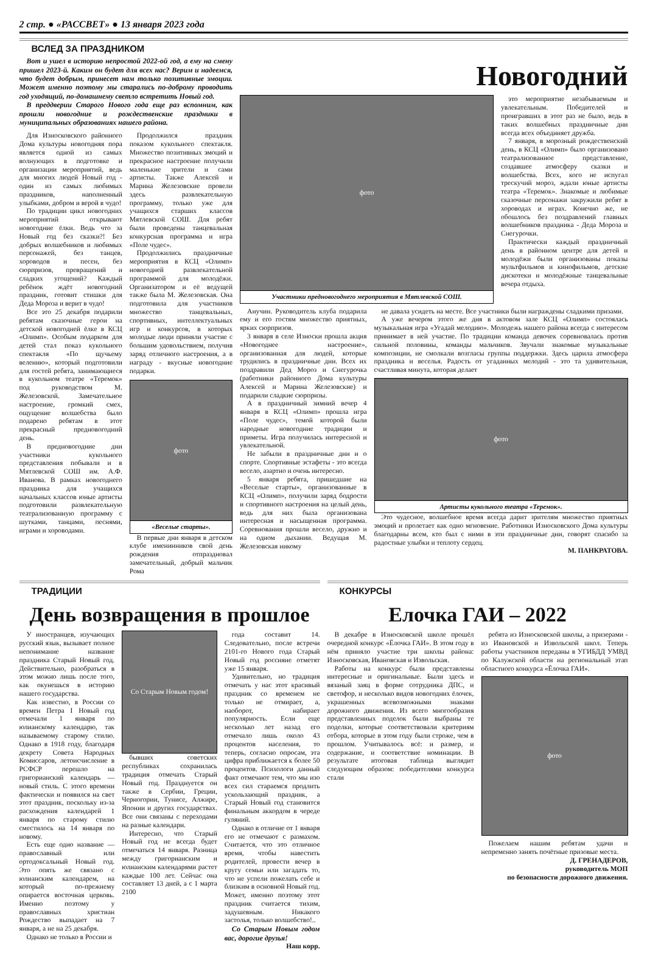2 стр. ● «РАССВЕТ» ● 13 января 2023 года
ВСЛЕД ЗА ПРАЗДНИКОМ
Вот и ушел в историю непростой 2022-ой год, а ему на смену пришел 2023-й. Каким он будет для всех нас? Верим и надеемся, что будет добрым, принесет нам только позитивные эмоции. Может именно поэтому мы старались по-доброму проводить год уходящий, по-домашнему светло встретить Новый год.
В преддверии Старого Нового года еще раз вспомним, как прошли новогодние и рождественские праздники в муниципальных образованиях нашего района.
Для Износковского районного Дома культуры новогодняя пора является одной из самых волнующих в подготовке и организации мероприятий, ведь для многих людей Новый год - один из самых любимых праздников, наполненный улыбками, добром и верой в чудо!
По традиции цикл новогодних мероприятий открывают новогодние ёлки. Ведь что за Новый год без сказки?! Без добрых волшебников и любимых персонажей, без танцев, хороводов и песен, без сюрпризов, превращений и сладких угощений? Каждый ребёнок ждёт новогодний праздник, готовит стишки для Деда Мороза и верит в чудо!
Все это 25 декабря подарили ребятам сказочные герои на детской новогодней ёлке в КСЦ «Олимп». Особым подарком для детей стал показ кукольного спектакля «По щучьему велению», который подготовили для гостей ребята, занимающиеся в кукольном театре «Теремок» под руководством М. Железовской. Замечательное настроение, громкий смех, ощущение волшебства было подарено ребятам в этот прекрасный предновогодний день.
В предновогодние дни участники кукольного представления побывали и в Мятлевской СОШ им. А.Ф. Иванова. В рамках новогоднего праздника для учащихся начальных классов юные артисты подготовили развлекательную театрализованную программу с шутками, танцами, песнями, играми и хороводами.
Продолжился праздник показом кукольного спектакля. Множество позитивных эмоций и прекрасное настроение получили маленькие зрители и сами артисты. Также Алексей и Марина Железовские провели здесь развлекательную программу, только уже для учащихся старших классов Мятлевской СОШ. Для ребят были проведены танцевальная конкурсная программа и игра «Поле чудес».
Продолжились праздничные мероприятия в КСЦ «Олимп» новогодней развлекательной программой для молодёжи. Организатором и её ведущей также была М. Железовская. Она подготовила для участников множество танцевальных, спортивных, интеллектуальных игр и конкурсов, в которых молодые люди приняли участие с большим удовольствием, получив заряд отличного настроения, а в награду - вкусные новогодние подарки.
фото
«Веселые старты».
В первые дни января в детском клубе именинников свой день рождения отпраздновал замечательный, добрый мальчик Рома
Новогодний
фото
Участники предновогоднего мероприятия в Мятлевской СОШ.
это мероприятие незабываемым и увлекательным. Победителей и проигравших в этот раз не было, ведь в таких волшебных праздничные дни всегда всех объединяет дружба.
7 января, в морозный рождественский день, в КСЦ «Олимп» было организовано театрализованное представление, создавшее атмосферу сказки и волшебства. Всех, кого не испугал трескучий мороз, ждали юные артисты театра «Теремок». Знакомые и любимые сказочные персонажи закружили ребят в хороводах и играх. Конечно же, не обошлось без поздравлений главных волшебников праздника - Деда Мороза и Снегурочки.
Практически каждый праздничный день в районном центре для детей и молодёжи были организованы показы мультфильмов и кинофильмов, детские дискотеки и молодёжные танцевальные вечера отдыха.
Анучин. Руководитель клуба подарила ему и его гостям множество приятных, ярких сюрпризов.
3 января в селе Износки прошла акция «Новогоднее настроение», организованная для людей, которые трудились в праздничные дни. Всех их поздравили Дед Мороз и Снегурочка (работники районного Дома культуры Алексей и Марина Железовские) и подарили сладкие сюрпризы.
А в праздничный зимний вечер 4 января в КСЦ «Олимп» прошла игра «Поле чудес», темой которой были народные новогодние традиции и приметы. Игра получилась интересной и увлекательной.
Не забыли в праздничные дни и о спорте. Спортивные эстафеты - это всегда весело, азартно и очень интересно.
5 января ребята, пришедшие на «Веселые старты», организованные в КСЦ «Олимп», получили заряд бодрости и спортивного настроения на целый день, ведь для них была организована интересная и насыщенная программа. Соревнования прошли весело, дружно и на одном дыхании. Ведущая М. Железовская никому
не давала усидеть на месте. Все участники были награждены сладкими призами.
А уже вечером этого же дня в актовом зале КСЦ «Олимп» состоялась музыкальная игра «Угадай мелодию». Молодежь нашего района всегда с интересом принимает в ней участие. По традиции команда девочек соревновалась против сильной половины, команды мальчиков. Звучали знакомые музыкальные композиции, не смолкали возгласы группы поддержки. Здесь царила атмосфера праздника и веселья. Радость от угаданных мелодий - это та удивительная, счастливая минута, которая делает
фото
Артисты кукольного театра «Теремок».
Это чудесное, волшебное время всегда дарит зрителям множество приятных эмоций и пролетает как одно мгновение. Работники Износковского Дома культуры благодарны всем, кто был с ними в эти праздничные дни, говорят спасибо за радостные улыбки и теплоту сердец.
М. ПАНКРАТОВА.
ТРАДИЦИИ
День возвращения в прошлое
У иностранцев, изучающих русский язык, вызывает полное непонимание название праздника Старый Новый год. Действительно, разобраться в этом можно лишь после того, как окунешься в историю нашего государства.
Как известно, в России со времен Петра I Новый год отмечали 1 января по юлианскому календарю, так называемому старому стилю. Однако в 1918 году, благодаря декрету Совета Народных Комиссаров, летоисчисление в РСФСР перешло на григорианский календарь — новый стиль. С этого времени фактически и появился на свет этот праздник, поскольку из-за расхождения календарей 1 января по старому стилю сместилось на 14 января по новому.
Есть еще одно название — православный или ортодоксальный Новый год. Это опять же связано с юлианским календарем, на который по-прежнему опирается восточная церковь. Именно поэтому у православных христиан Рождество выпадает на 7 января, а не на 25 декабря.
Однако не только в России и
Со Старым Новым годом!
бывших советских республиках сохранилась традиция отмечать Старый Новый год. Празднуется он также в Сербии, Греции, Черногории, Тунисе, Алжире, Японии и других государствах. Все они связаны с переходами на разные календари.
Интересно, что Старый Новый год не всегда будет отмечаться 14 января. Разница между григорианским и юлианским календарями растет каждые 100 лет. Сейчас она составляет 13 дней, а с 1 марта 2100
года составит 14. Следовательно, после встречи 2101-го Нового года Старый Новый год россияне отметят уже 15 января.
Удивительно, но традиция отмечать у нас этот красивый праздник со временем не только не отмирает, а, наоборот, набирает популярность. Если еще несколько лет назад его отмечало лишь около 43 процентов населения, то теперь, согласно опросам, эта цифра приближается к более 50 процентов. Психологи данный факт отмечают тем, что мы изо всех сил стараемся продлить ускользающий праздник, а Старый Новый год становится финальным аккордом в череде гуляний.
Однако в отличие от 1 января его не отмечают с размахом. Считается, что это отличное время, чтобы навестить родителей, провести вечер в кругу семьи или загадать то, что не успели пожелать себе и близким в основной Новый год. Может, именно поэтому этот праздник считается тихим, задушевным. Никакого застолья, только волшебство!..
Со Старым Новым годом вас, дорогие друзья!
Наш корр.
КОНКУРСЫ
Елочка ГАИ – 2022
В декабре в Износковской школе прошёл очередной конкурс «Ёлочка ГАИ». В этом году в нём приняло участие три школы района: Износковская, Ивановская и Извольская.
Работы на конкурс были представлены интересные и оригинальные. Были здесь и вязаный заяц в форме сотрудника ДПС, и светофор, и несколько видов новогодних ёлочек, украшенных всевозможными знаками дорожного движения. Из всего многообразия представленных поделок были выбраны те поделки, которые соответствовали критериям отбора, которые в этом году были строже, чем в прошлом. Учитывалось всё: и размер, и содержание, и соответствие номинации. В результате итоговая таблица выглядит следующим образом: победителями конкурса стали
ребята из Износковской школы, а призерами - из Ивановской и Извольской школ. Теперь работы участников переданы в УГИБДД УМВД по Калужской области на региональный этап областного конкурса «Ёлочка ГАИ».
фото
Пожелаем нашим ребятам удачи и непременно занять почётные призовые места.
Д. ГРЕНАДЕРОВ,
руководитель МОП
по безопасности дорожного движения.